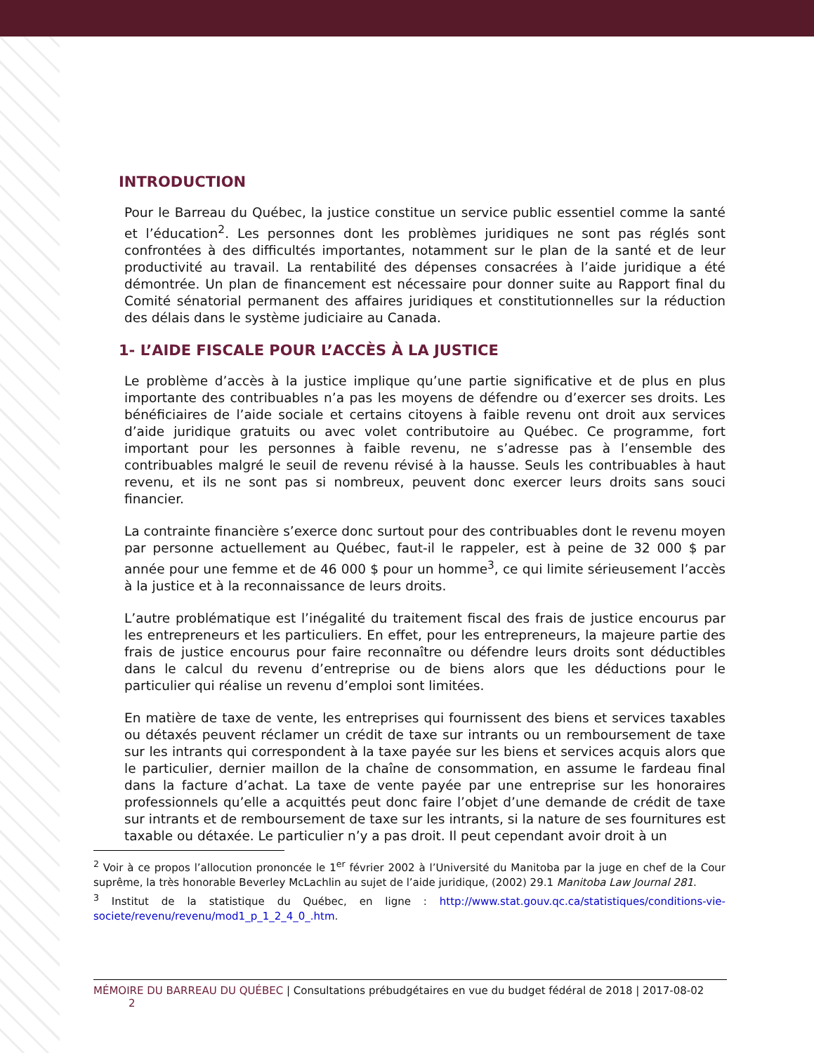INTRODUCTION
Pour le Barreau du Québec, la justice constitue un service public essentiel comme la santé et l’éducation<sup>2</sup>. Les personnes dont les problèmes juridiques ne sont pas réglés sont confrontées à des difficultés importantes, notamment sur le plan de la santé et de leur productivité au travail. La rentabilité des dépenses consacrées à l’aide juridique a été démontrée. Un plan de financement est nécessaire pour donner suite au Rapport final du Comité sénatorial permanent des affaires juridiques et constitutionnelles sur la réduction des délais dans le système judiciaire au Canada.
1- L’AIDE FISCALE POUR L’ACCÈS À LA JUSTICE
Le problème d’accès à la justice implique qu’une partie significative et de plus en plus importante des contribuables n’a pas les moyens de défendre ou d’exercer ses droits. Les bénéficiaires de l’aide sociale et certains citoyens à faible revenu ont droit aux services d’aide juridique gratuits ou avec volet contributoire au Québec. Ce programme, fort important pour les personnes à faible revenu, ne s’adresse pas à l’ensemble des contribuables malgré le seuil de revenu révisé à la hausse. Seuls les contribuables à haut revenu, et ils ne sont pas si nombreux, peuvent donc exercer leurs droits sans souci financier.
La contrainte financière s’exerce donc surtout pour des contribuables dont le revenu moyen par personne actuellement au Québec, faut-il le rappeler, est à peine de 32 000 $ par année pour une femme et de 46 000 $ pour un homme<sup>3</sup>, ce qui limite sérieusement l’accès à la justice et à la reconnaissance de leurs droits.
L’autre problématique est l’inégalité du traitement fiscal des frais de justice encourus par les entrepreneurs et les particuliers. En effet, pour les entrepreneurs, la majeure partie des frais de justice encourus pour faire reconnaître ou défendre leurs droits sont déductibles dans le calcul du revenu d’entreprise ou de biens alors que les déductions pour le particulier qui réalise un revenu d’emploi sont limitées.
En matière de taxe de vente, les entreprises qui fournissent des biens et services taxables ou détaxés peuvent réclamer un crédit de taxe sur intrants ou un remboursement de taxe sur les intrants qui correspondent à la taxe payée sur les biens et services acquis alors que le particulier, dernier maillon de la chaîne de consommation, en assume le fardeau final dans la facture d’achat. La taxe de vente payée par une entreprise sur les honoraires professionnels qu’elle a acquittés peut donc faire l’objet d’une demande de crédit de taxe sur intrants et de remboursement de taxe sur les intrants, si la nature de ses fournitures est taxable ou détaxée. Le particulier n’y a pas droit. Il peut cependant avoir droit à un
<sup>2</sup> Voir à ce propos l’allocution prononcée le 1<sup>er</sup> février 2002 à l’Université du Manitoba par la juge en chef de la Cour suprême, la très honorable Beverley McLachlin au sujet de l’aide juridique, (2002) 29.1 Manitoba Law Journal 281.
<sup>3</sup> Institut de la statistique du Québec, en ligne : http://www.stat.gouv.qc.ca/statistiques/conditions-vie-societe/revenu/revenu/mod1_p_1_2_4_0_.htm.
MÉMOIRE DU BARREAU DU QUÉBEC | Consultations prébudgétaires en vue du budget fédéral de 2018 | 2017-08-02 2